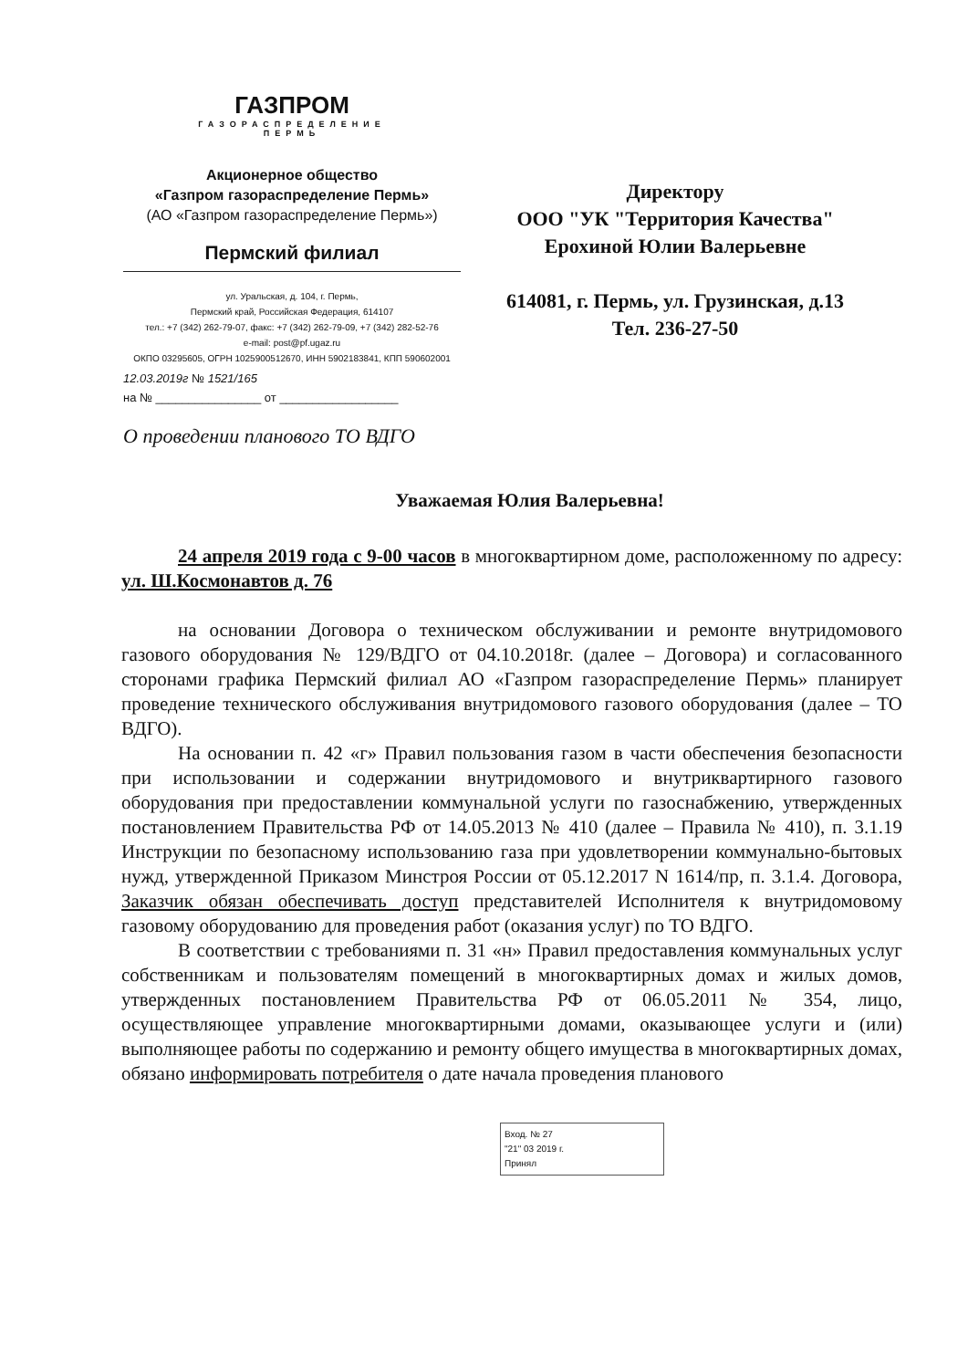ГАЗПРОМ
ГАЗОРАСПРЕДЕЛЕНИЕ
ПЕРМЬ
Акционерное общество
«Газпром газораспределение Пермь»
(АО «Газпром газораспределение Пермь»)
Пермский филиал
ул. Уральская, д. 104, г. Пермь,
Пермский край, Российская Федерация, 614107
тел.: +7 (342) 262-79-07, факс: +7 (342) 262-79-09, +7 (342) 282-52-76
e-mail: post@pf.ugaz.ru
ОКПО 03295605, ОГРН 1025900512670, ИНН 5902183841, КПП 590602001
12.03.2019г № 1521/165
на № ________________ от __________________
Директору
ООО "УК "Территория Качества"
Ерохиной Юлии Валерьевне
614081, г. Пермь, ул. Грузинская, д.13
Тел. 236-27-50
О проведении планового ТО ВДГО
Уважаемая Юлия Валерьевна!
24 апреля 2019 года с 9-00 часов в многоквартирном доме, расположенному по адресу: ул. Ш.Космонавтов д. 76
на основании Договора о техническом обслуживании и ремонте внутридомового газового оборудования № 129/ВДГО от 04.10.2018г. (далее – Договора) и согласованного сторонами графика Пермский филиал АО «Газпром газораспределение Пермь» планирует проведение технического обслуживания внутридомового газового оборудования (далее – ТО ВДГО).
На основании п. 42 «г» Правил пользования газом в части обеспечения безопасности при использовании и содержании внутридомового и внутриквартирного газового оборудования при предоставлении коммунальной услуги по газоснабжению, утвержденных постановлением Правительства РФ от 14.05.2013 № 410 (далее – Правила № 410), п. 3.1.19 Инструкции по безопасному использованию газа при удовлетворении коммунально-бытовых нужд, утвержденной Приказом Минстроя России от 05.12.2017 N 1614/пр, п. 3.1.4. Договора, Заказчик обязан обеспечивать доступ представителей Исполнителя к внутридомовому газовому оборудованию для проведения работ (оказания услуг) по ТО ВДГО.
В соответствии с требованиями п. 31 «н» Правил предоставления коммунальных услуг собственникам и пользователям помещений в многоквартирных домах и жилых домов, утвержденных постановлением Правительства РФ от 06.05.2011 № 354, лицо, осуществляющее управление многоквартирными домами, оказывающее услуги и (или) выполняющее работы по содержанию и ремонту общего имущества в многоквартирных домах, обязано информировать потребителя о дате начала проведения планового
Вход. № 27
"21" 03 2019 г.
Принял